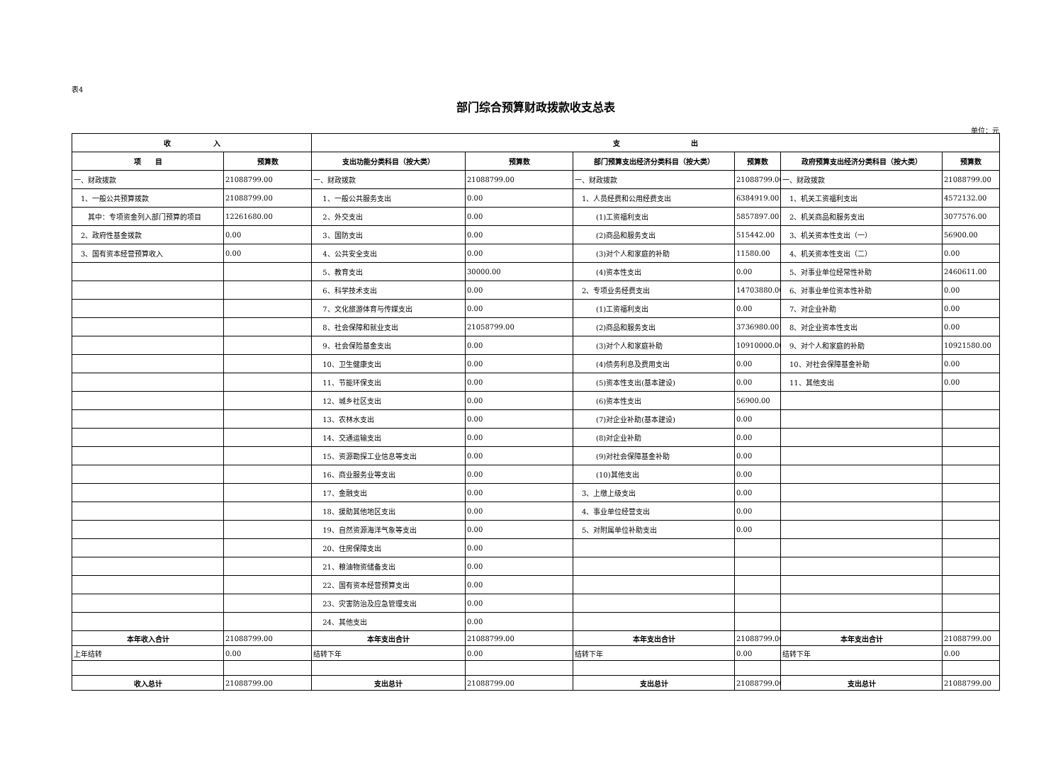表4
部门综合预算财政拨款收支总表
单位：元
| 收 入 | | 支 出 | | | | | |
| --- | --- | --- | --- | --- | --- | --- | --- |
| 项 目 | 预算数 | 支出功能分类科目（按大类） | 预算数 | 部门预算支出经济分类科目（按大类） | 预算数 | 政府预算支出经济分类科目（按大类） | 预算数 |
| 一、财政拨款 | 21088799.00 | 一、财政拨款 | 21088799.00 | 一、财政拨款 | 21088799.00 | 一、财政拨款 | 21088799.00 |
| 1、一般公共预算拨款 | 21088799.00 | 1、一般公共服务支出 | 0.00 | 1、人员经费和公用经费支出 | 6384919.00 | 1、机关工资福利支出 | 4572132.00 |
| 其中：专项资金列入部门预算的项目 | 12261680.00 | 2、外交支出 | 0.00 | (1)工资福利支出 | 5857897.00 | 2、机关商品和服务支出 | 3077576.00 |
| 2、政府性基金拨款 | 0.00 | 3、国防支出 | 0.00 | (2)商品和服务支出 | 515442.00 | 3、机关资本性支出（一） | 56900.00 |
| 3、国有资本经营预算收入 | 0.00 | 4、公共安全支出 | 0.00 | (3)对个人和家庭的补助 | 11580.00 | 4、机关资本性支出（二） | 0.00 |
| | | 5、教育支出 | 30000.00 | (4)资本性支出 | 0.00 | 5、对事业单位经常性补助 | 2460611.00 |
| | | 6、科学技术支出 | 0.00 | 2、专项业务经费支出 | 14703880.00 | 6、对事业单位资本性补助 | 0.00 |
| | | 7、文化旅游体育与传媒支出 | 0.00 | (1)工资福利支出 | 0.00 | 7、对企业补助 | 0.00 |
| | | 8、社会保障和就业支出 | 21058799.00 | (2)商品和服务支出 | 3736980.00 | 8、对企业资本性支出 | 0.00 |
| | | 9、社会保险基金支出 | 0.00 | (3)对个人和家庭补助 | 10910000.00 | 9、对个人和家庭的补助 | 10921580.00 |
| | | 10、卫生健康支出 | 0.00 | (4)债务利息及费用支出 | 0.00 | 10、对社会保障基金补助 | 0.00 |
| | | 11、节能环保支出 | 0.00 | (5)资本性支出(基本建设) | 0.00 | 11、其他支出 | 0.00 |
| | | 12、城乡社区支出 | 0.00 | (6)资本性支出 | 56900.00 | | |
| | | 13、农林水支出 | 0.00 | (7)对企业补助(基本建设) | 0.00 | | |
| | | 14、交通运输支出 | 0.00 | (8)对企业补助 | 0.00 | | |
| | | 15、资源勘探工业信息等支出 | 0.00 | (9)对社会保障基金补助 | 0.00 | | |
| | | 16、商业服务业等支出 | 0.00 | (10)其他支出 | 0.00 | | |
| | | 17、金融支出 | 0.00 | 3、上缴上级支出 | 0.00 | | |
| | | 18、援助其他地区支出 | 0.00 | 4、事业单位经营支出 | 0.00 | | |
| | | 19、自然资源海洋气象等支出 | 0.00 | 5、对附属单位补助支出 | 0.00 | | |
| | | 20、住房保障支出 | 0.00 | | | | |
| | | 21、粮油物资储备支出 | 0.00 | | | | |
| | | 22、国有资本经营预算支出 | 0.00 | | | | |
| | | 23、灾害防治及应急管理支出 | 0.00 | | | | |
| | | 24、其他支出 | 0.00 | | | | |
| 本年收入合计 | 21088799.00 | 本年支出合计 | 21088799.00 | 本年支出合计 | 21088799.00 | 本年支出合计 | 21088799.00 |
| 上年结转 | 0.00 | 结转下年 | 0.00 | 结转下年 | 0.00 | 结转下年 | 0.00 |
| 收入总计 | 21088799.00 | 支出总计 | 21088799.00 | 支出总计 | 21088799.00 | 支出总计 | 21088799.00 |